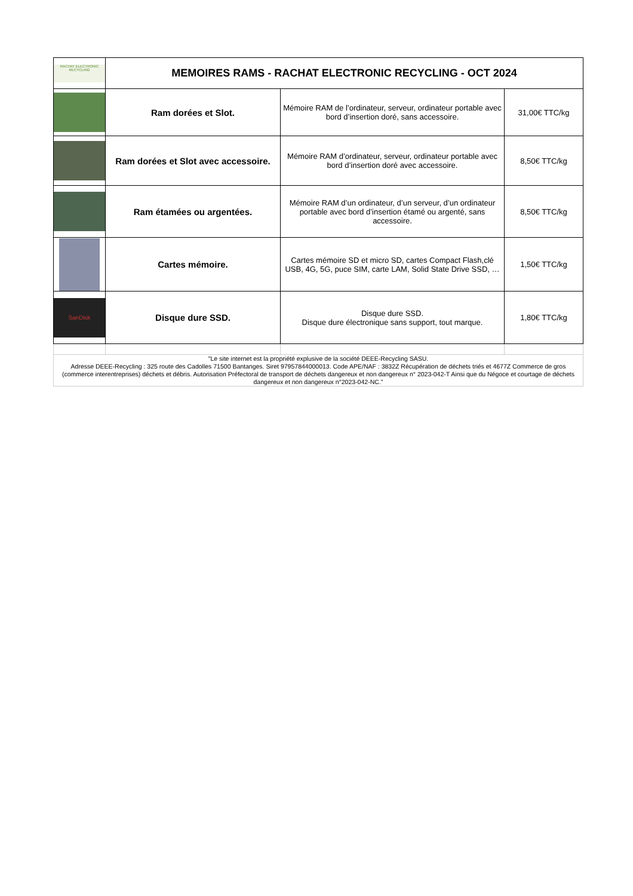| RACHAT ELECTRONIC RECYCLING | MEMOIRES RAMS - RACHAT ELECTRONIC RECYCLING - OCT 2024 | | |
| | Ram dorées et Slot. | Mémoire RAM de l’ordinateur, serveur, ordinateur portable avec bord d’insertion doré, sans accessoire. | 31,00€ TTC/kg |
| | Ram dorées et Slot avec accessoire. | Mémoire RAM d’ordinateur, serveur, ordinateur portable avec bord d’insertion doré avec accessoire. | 8,50€ TTC/kg |
| | Ram étamées ou argentées. | Mémoire RAM d’un ordinateur, d’un serveur, d’un ordinateur portable avec bord d’insertion étamé ou argenté, sans accessoire. | 8,50€ TTC/kg |
| | Cartes mémoire. | Cartes mémoire SD et micro SD, cartes Compact Flash,clé USB, 4G, 5G, puce SIM, carte LAM, Solid State Drive SSD, … | 1,50€ TTC/kg |
| SanDisk | Disque dure SSD. | Disque dure SSD. Disque dure électronique sans support, tout marque. | 1,80€ TTC/kg |
| "Le site internet est la propriété explusive de la société DEEE-Recycling SASU. Adresse DEEE-Recycling : 325 route des Cadolles 71500 Bantanges. Siret 97957844000013. Code APE/NAF : 3832Z Récupération de déchets triés et 4677Z Commerce de gros (commerce interentreprises) déchets et débris. Autorisation Préfectoral de transport de déchets dangereux et non dangereux n° 2023-042-T Ainsi que du Négoce et courtage de déchets dangereux et non dangereux n°2023-042-NC." | | | |